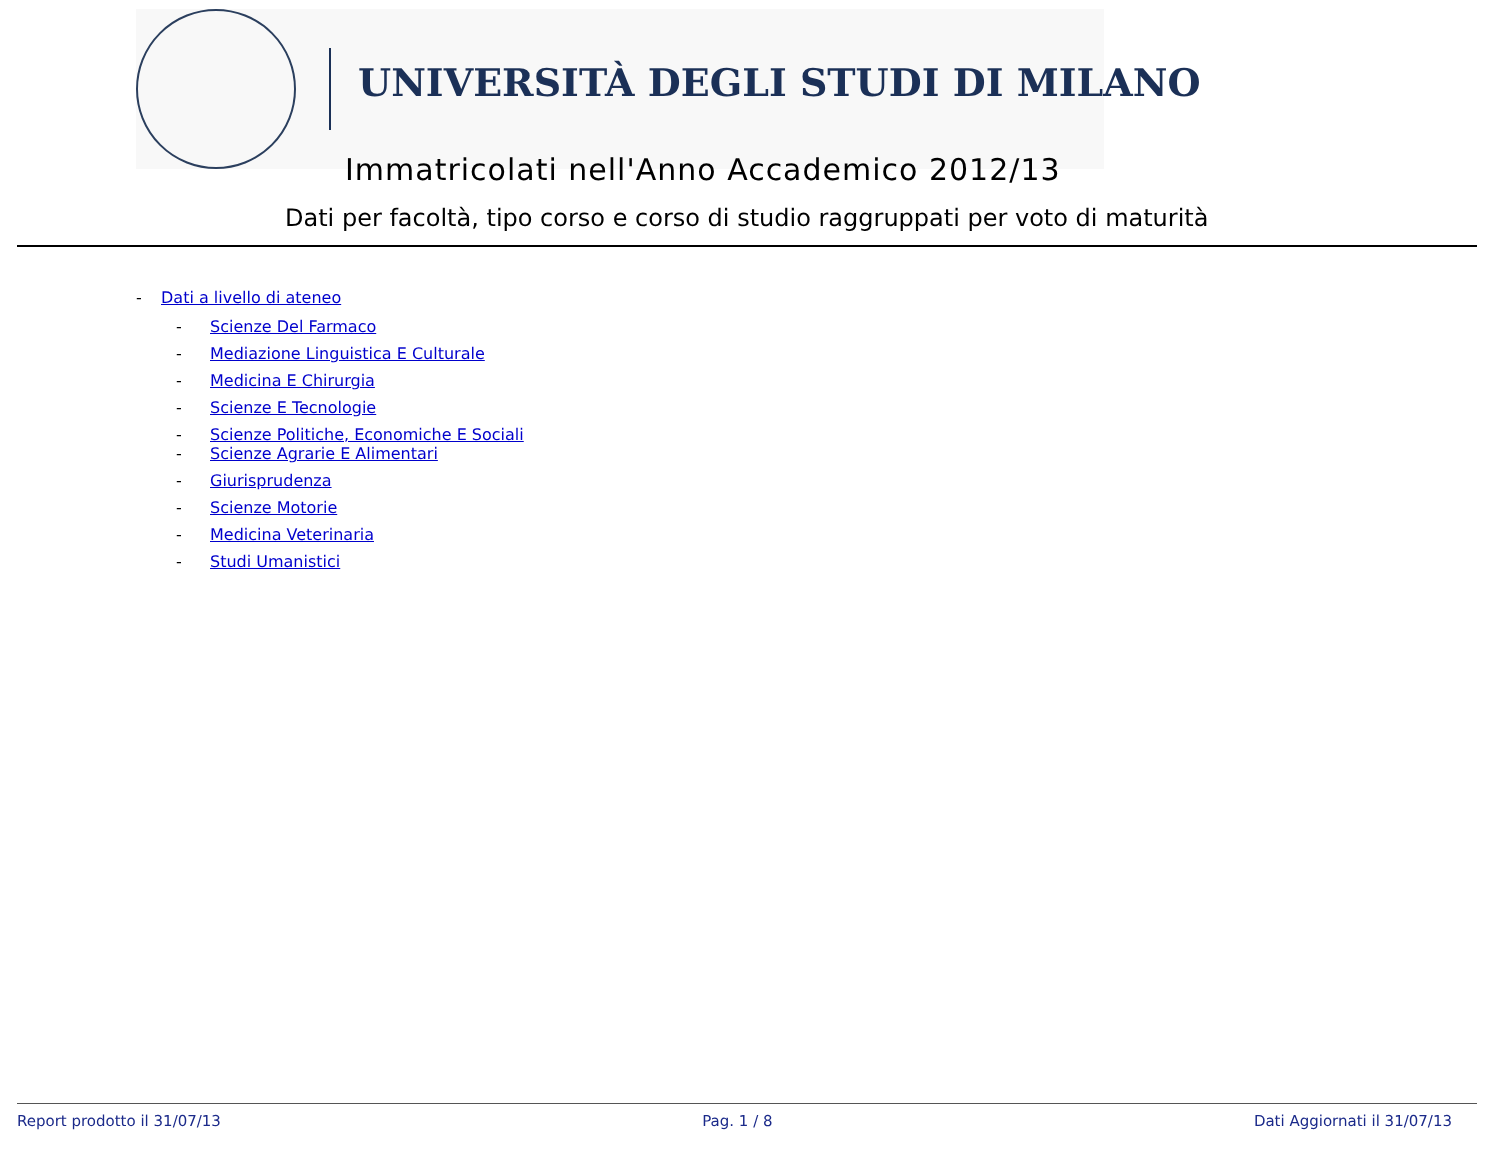UNIVERSITÀ DEGLI STUDI DI MILANO
Immatricolati nell'Anno Accademico 2012/13
Dati per facoltà, tipo corso e corso di studio raggruppati per voto di maturità
- Dati a livello di ateneo
- Scienze Del Farmaco
- Mediazione Linguistica E Culturale
- Medicina E Chirurgia
- Scienze E Tecnologie
- Scienze Politiche, Economiche E Sociali
- Scienze Agrarie E Alimentari
- Giurisprudenza
- Scienze Motorie
- Medicina Veterinaria
- Studi Umanistici
Report prodotto il 31/07/13 Pag. 1 / 8 Dati Aggiornati il 31/07/13